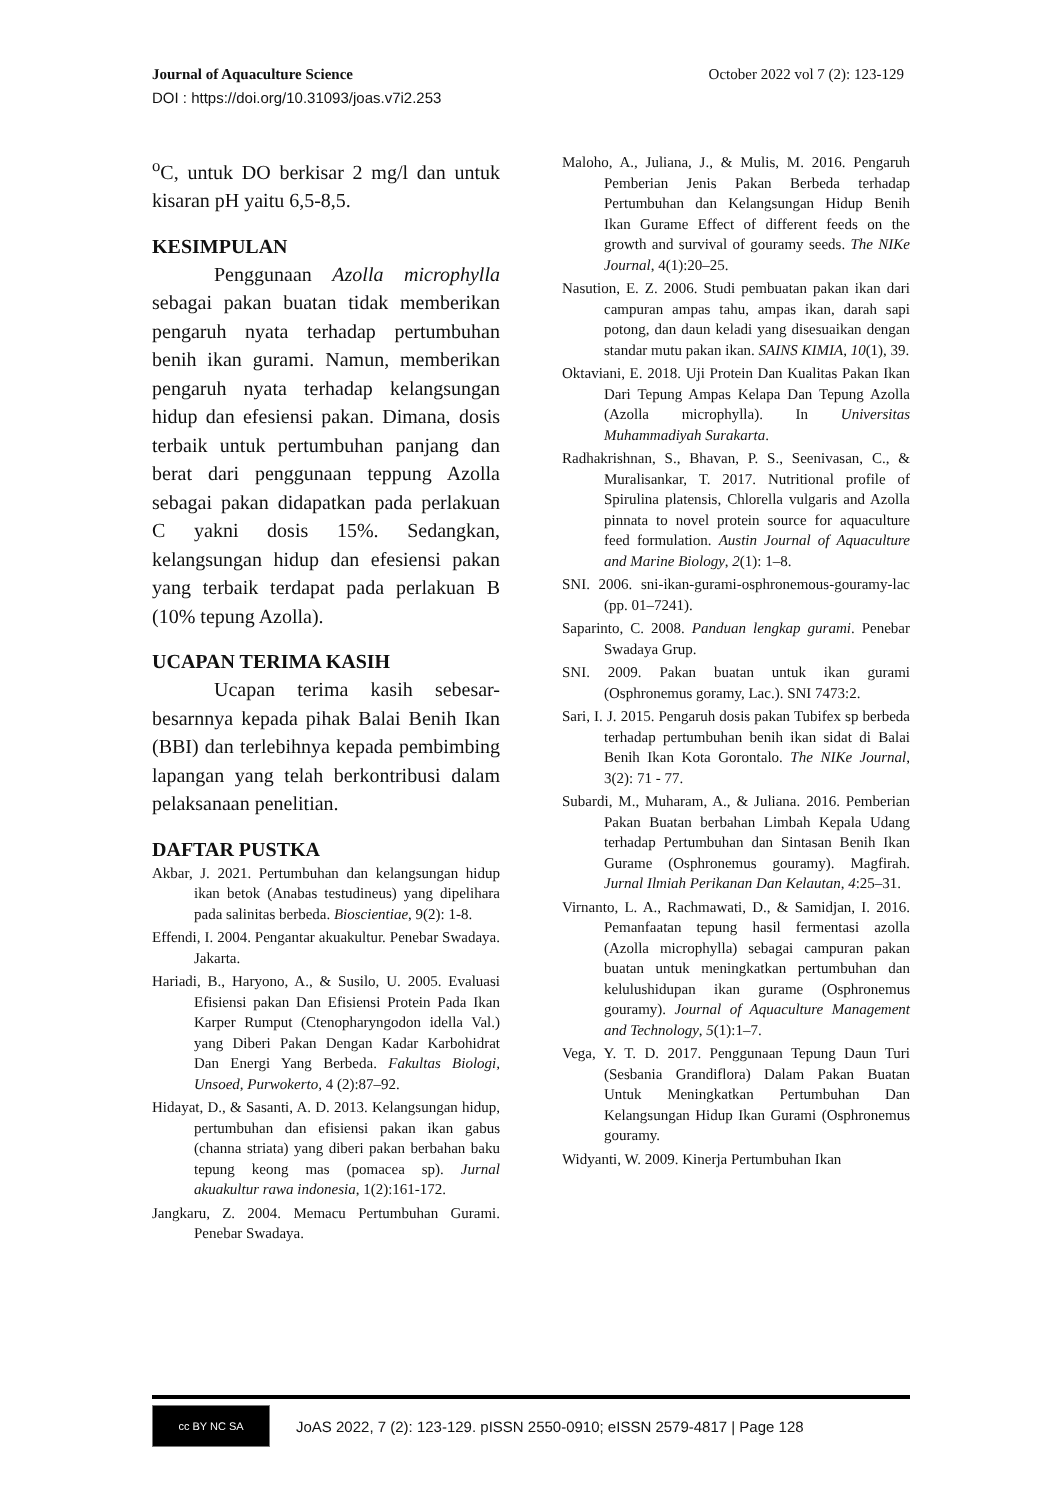Journal of Aquaculture Science October 2022 vol 7 (2): 123-129
DOI : https://doi.org/10.31093/joas.v7i2.253
<sup>o</sup> C, untuk DO berkisar 2 mg/l dan untuk kisaran pH yaitu 6,5-8,5.
KESIMPULAN
Penggunaan Azolla microphylla sebagai pakan buatan tidak memberikan pengaruh nyata terhadap pertumbuhan benih ikan gurami. Namun, memberikan pengaruh nyata terhadap kelangsungan hidup dan efesiensi pakan. Dimana, dosis terbaik untuk pertumbuhan panjang dan berat dari penggunaan teppung Azolla sebagai pakan didapatkan pada perlakuan C yakni dosis 15%. Sedangkan, kelangsungan hidup dan efesiensi pakan yang terbaik terdapat pada perlakuan B (10% tepung Azolla).
UCAPAN TERIMA KASIH
Ucapan terima kasih sebesar-besarnnya kepada pihak Balai Benih Ikan (BBI) dan terlebihnya kepada pembimbing lapangan yang telah berkontribusi dalam pelaksanaan penelitian.
DAFTAR PUSTKA
Akbar, J. 2021. Pertumbuhan dan kelangsungan hidup ikan betok (Anabas testudineus) yang dipelihara pada salinitas berbeda. Bioscientiae, 9(2): 1-8.
Effendi, I. 2004. Pengantar akuakultur. Penebar Swadaya. Jakarta.
Hariadi, B., Haryono, A., & Susilo, U. 2005. Evaluasi Efisiensi pakan Dan Efisiensi Protein Pada Ikan Karper Rumput (Ctenopharyngodon idella Val.) yang Diberi Pakan Dengan Kadar Karbohidrat Dan Energi Yang Berbeda. Fakultas Biologi, Unsoed, Purwokerto, 4 (2):87–92.
Hidayat, D., & Sasanti, A. D. 2013. Kelangsungan hidup, pertumbuhan dan efisiensi pakan ikan gabus (channa striata) yang diberi pakan berbahan baku tepung keong mas (pomacea sp). Jurnal akuakultur rawa indonesia, 1(2):161-172.
Jangkaru, Z. 2004. Memacu Pertumbuhan Gurami. Penebar Swadaya.
Maloho, A., Juliana, J., & Mulis, M. 2016. Pengaruh Pemberian Jenis Pakan Berbeda terhadap Pertumbuhan dan Kelangsungan Hidup Benih Ikan Gurame Effect of different feeds on the growth and survival of gouramy seeds. The NIKe Journal, 4(1):20–25.
Nasution, E. Z. 2006. Studi pembuatan pakan ikan dari campuran ampas tahu, ampas ikan, darah sapi potong, dan daun keladi yang disesuaikan dengan standar mutu pakan ikan. SAINS KIMIA, 10(1), 39.
Oktaviani, E. 2018. Uji Protein Dan Kualitas Pakan Ikan Dari Tepung Ampas Kelapa Dan Tepung Azolla (Azolla microphylla). In Universitas Muhammadiyah Surakarta.
Radhakrishnan, S., Bhavan, P. S., Seenivasan, C., & Muralisankar, T. 2017. Nutritional profile of Spirulina platensis, Chlorella vulgaris and Azolla pinnata to novel protein source for aquaculture feed formulation. Austin Journal of Aquaculture and Marine Biology, 2(1): 1–8.
SNI. 2006. sni-ikan-gurami-osphronemous-gouramy-lac (pp. 01–7241).
Saparinto, C. 2008. Panduan lengkap gurami. Penebar Swadaya Grup.
SNI. 2009. Pakan buatan untuk ikan gurami (Osphronemus goramy, Lac.). SNI 7473:2.
Sari, I. J. 2015. Pengaruh dosis pakan Tubifex sp berbeda terhadap pertumbuhan benih ikan sidat di Balai Benih Ikan Kota Gorontalo. The NIKe Journal, 3(2): 71 - 77.
Subardi, M., Muharam, A., & Juliana. 2016. Pemberian Pakan Buatan berbahan Limbah Kepala Udang terhadap Pertumbuhan dan Sintasan Benih Ikan Gurame (Osphronemus gouramy). Magfirah. Jurnal Ilmiah Perikanan Dan Kelautan, 4:25–31.
Virnanto, L. A., Rachmawati, D., & Samidjan, I. 2016. Pemanfaatan tepung hasil fermentasi azolla (Azolla microphylla) sebagai campuran pakan buatan untuk meningkatkan pertumbuhan dan kelulushidupan ikan gurame (Osphronemus gouramy). Journal of Aquaculture Management and Technology, 5(1):1–7.
Vega, Y. T. D. 2017. Penggunaan Tepung Daun Turi (Sesbania Grandiflora) Dalam Pakan Buatan Untuk Meningkatkan Pertumbuhan Dan Kelangsungan Hidup Ikan Gurami (Osphronemus gouramy.
Widyanti, W. 2009. Kinerja Pertumbuhan Ikan
cc BY NC SA
JoAS 2022, 7 (2): 123-129. pISSN 2550-0910; eISSN 2579-4817 | Page 128